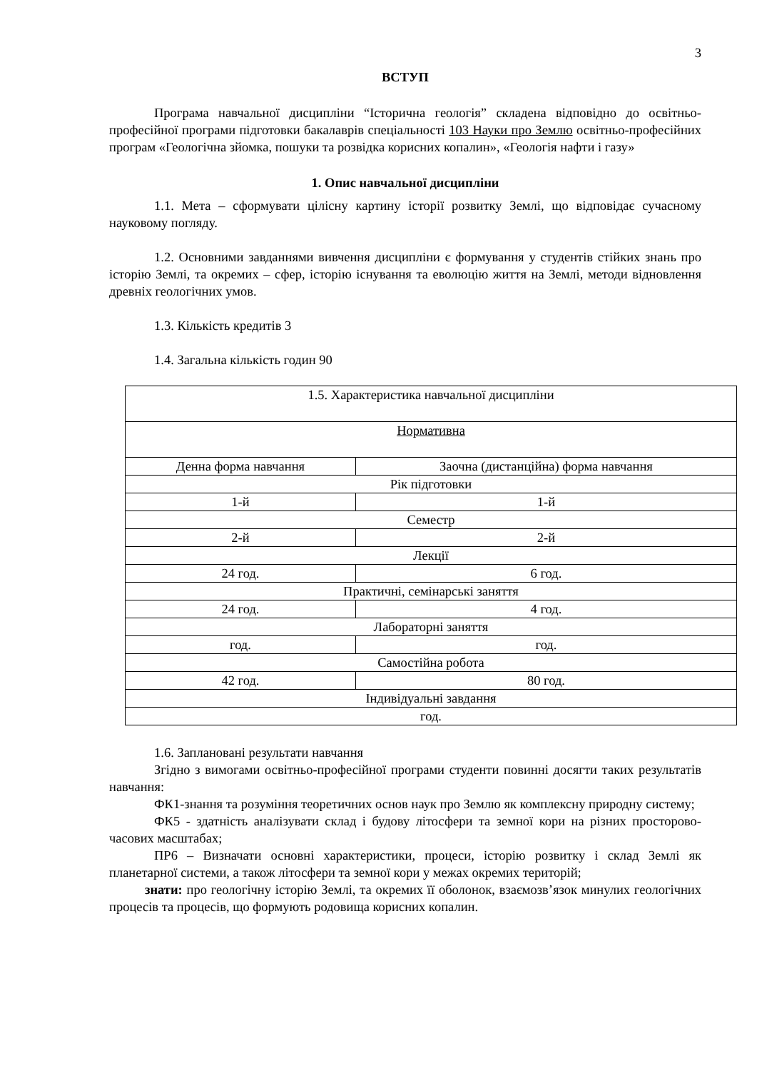3
ВСТУП
Програма навчальної дисципліни “Історична геологія” складена відповідно до освітньо-професійної програми підготовки бакалаврів спеціальності 103 Науки про Землю освітньо-професійних програм «Геологічна зйомка, пошуки та розвідка корисних копалин», «Геологія нафти і газу»
1. Опис навчальної дисципліни
1.1. Мета – сформувати цілісну картину історії розвитку Землі, що відповідає сучасному науковому погляду.
1.2. Основними завданнями вивчення дисципліни є формування у студентів стійких знань про історію Землі, та окремих – сфер, історію існування та еволюцію життя на Землі, методи відновлення древніх геологічних умов.
1.3. Кількість кредитів 3
1.4. Загальна кількість годин 90
| 1.5. Характеристика навчальної дисципліни | |
| Нормативна | |
| Денна форма навчання | Заочна (дистанційна) форма навчання |
| Рік підготовки | |
| 1-й | 1-й |
| Семестр | |
| 2-й | 2-й |
| Лекції | |
| 24 год. | 6 год. |
| Практичні, семінарські заняття | |
| 24 год. | 4 год. |
| Лабораторні заняття | |
| год. | год. |
| Самостійна робота | |
| 42 год. | 80 год. |
| Індивідуальні завдання | |
| год. | |
1.6. Заплановані результати навчання
Згідно з вимогами освітньо-професійної програми студенти повинні досягти таких результатів навчання:
ФК1-знання та розуміння теоретичних основ наук про Землю як комплексну природну систему;
ФК5 - здатність аналізувати склад і будову літосфери та земної кори на різних просторово-часових масштабах;
ПР6 – Визначати основні характеристики, процеси, історію розвитку і склад Землі як планетарної системи, а також літосфери та земної кори у межах окремих територій;
знати: про геологічну історію Землі, та окремих її оболонок, взаємозв’язок минулих геологічних процесів та процесів, що формують родовища корисних копалин.